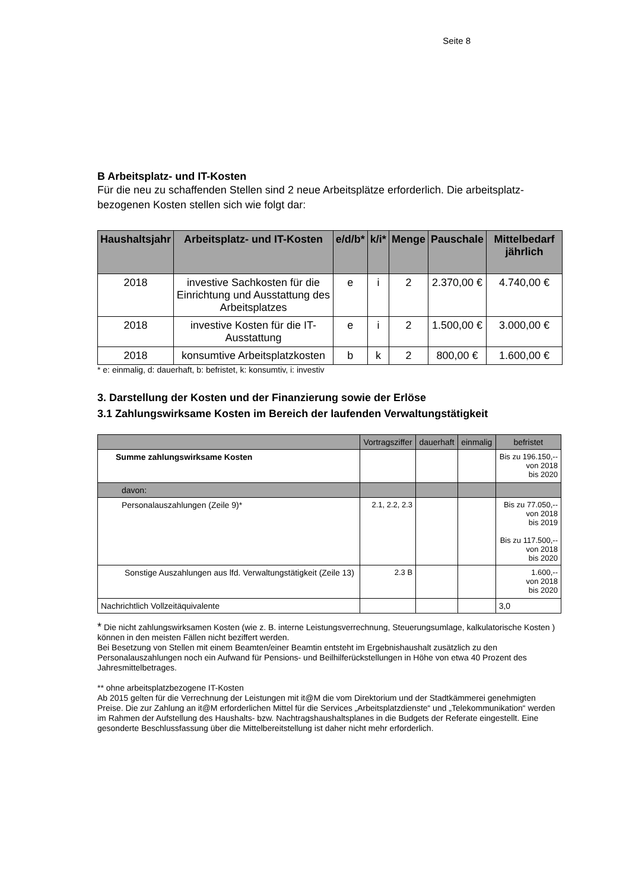Seite 8
B Arbeitsplatz- und IT-Kosten
Für die neu zu schaffenden Stellen sind 2 neue Arbeitsplätze erforderlich. Die arbeitsplatz-bezogenen Kosten stellen sich wie folgt dar:
| Haushaltsjahr | Arbeitsplatz- und IT-Kosten | e/d/b* | k/i* | Menge | Pauschale | Mittelbedarf jährlich |
| --- | --- | --- | --- | --- | --- | --- |
| 2018 | investive Sachkosten für die Einrichtung und Ausstattung des Arbeitsplatzes | e | i | 2 | 2.370,00 € | 4.740,00 € |
| 2018 | investive Kosten für die IT- Ausstattung | e | i | 2 | 1.500,00 € | 3.000,00 € |
| 2018 | konsumtive Arbeitsplatzkosten | b | k | 2 | 800,00 € | 1.600,00 € |
* e: einmalig, d: dauerhaft, b: befristet, k: konsumtiv, i: investiv
3. Darstellung der Kosten und der Finanzierung sowie der Erlöse
3.1 Zahlungswirksame Kosten im Bereich der laufenden Verwaltungstätigkeit
| | Vortragsziffer | dauerhaft | einmalig | befristet |
| Summe zahlungswirksame Kosten | | | | Bis zu 196.150,-- von 2018 bis 2020 |
| davon: | | | | |
| Personalauszahlungen (Zeile 9)* | 2.1, 2.2, 2.3 | | | Bis zu 77.050,-- von 2018 bis 2019 Bis zu 117.500,-- von 2018 bis 2020 |
| Sonstige Auszahlungen aus lfd. Verwaltungstätigkeit (Zeile 13) | 2.3 B | | | 1.600,-- von 2018 bis 2020 |
| Nachrichtlich Vollzeitäquivalente | | | | 3,0 |
* Die nicht zahlungswirksamen Kosten (wie z. B. interne Leistungsverrechnung, Steuerungsumlage, kalkulatorische Kosten ) können in den meisten Fällen nicht beziffert werden.
Bei Besetzung von Stellen mit einem Beamten/einer Beamtin entsteht im Ergebnishaushalt zusätzlich zu den Personalauszahlungen noch ein Aufwand für Pensions- und Beilhilferückstellungen in Höhe von etwa 40 Prozent des Jahresmittelbetrages.
** ohne arbeitsplatzbezogene IT-Kosten
Ab 2015 gelten für die Verrechnung der Leistungen mit it@M die vom Direktorium und der Stadtkämmerei genehmigten Preise. Die zur Zahlung an it@M erforderlichen Mittel für die Services „Arbeitsplatzdienste“ und „Telekommunikation“ werden im Rahmen der Aufstellung des Haushalts- bzw. Nachtragshaushaltsplanes in die Budgets der Referate eingestellt. Eine gesonderte Beschlussfassung über die Mittelbereitstellung ist daher nicht mehr erforderlich.